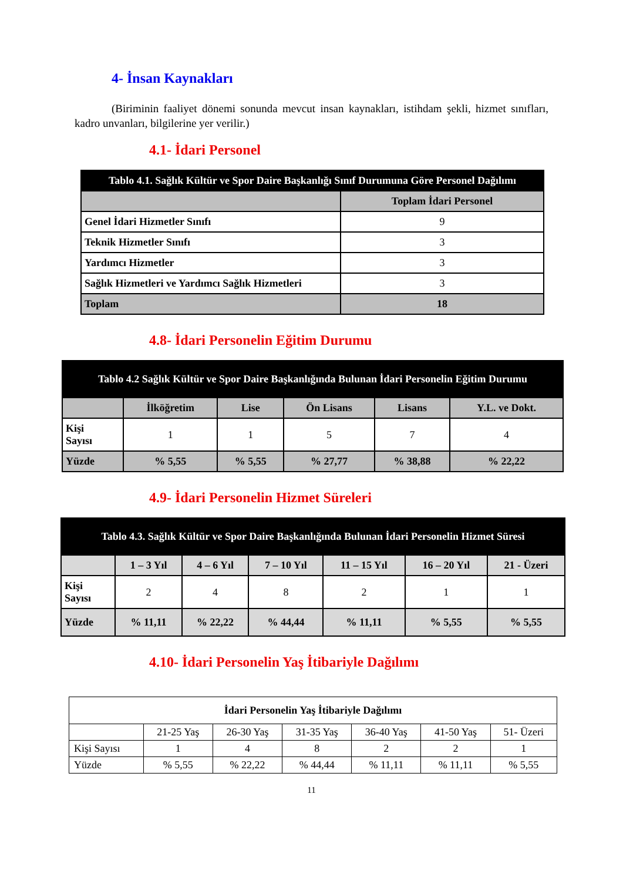4- İnsan Kaynakları
(Biriminin faaliyet dönemi sonunda mevcut insan kaynakları, istihdam şekli, hizmet sınıfları, kadro unvanları, bilgilerine yer verilir.)
4.1- İdari Personel
| Tablo 4.1. Sağlık Kültür ve Spor Daire Başkanlığı Sınıf Durumuna Göre Personel Dağılımı | |
| --- | --- |
| | Toplam İdari Personel |
| Genel İdari Hizmetler Sınıfı | 9 |
| Teknik Hizmetler Sınıfı | 3 |
| Yardımcı Hizmetler | 3 |
| Sağlık Hizmetleri ve Yardımcı Sağlık Hizmetleri | 3 |
| Toplam | 18 |
4.8- İdari Personelin Eğitim Durumu
| Tablo 4.2 Sağlık Kültür ve Spor Daire Başkanlığında Bulunan İdari Personelin Eğitim Durumu | | | | | |
| --- | --- | --- | --- | --- | --- |
| | İlköğretim | Lise | Ön Lisans | Lisans | Y.L. ve Dokt. |
| Kişi Sayısı | 1 | 1 | 5 | 7 | 4 |
| Yüzde | % 5,55 | % 5,55 | % 27,77 | % 38,88 | % 22,22 |
4.9- İdari Personelin Hizmet Süreleri
| Tablo 4.3. Sağlık Kültür ve Spor Daire Başkanlığında Bulunan İdari Personelin Hizmet Süresi | | | | | | |
| --- | --- | --- | --- | --- | --- | --- |
| | 1 – 3 Yıl | 4 – 6 Yıl | 7 – 10 Yıl | 11 – 15 Yıl | 16 – 20 Yıl | 21 - Üzeri |
| Kişi Sayısı | 2 | 4 | 8 | 2 | 1 | 1 |
| Yüzde | % 11,11 | % 22,22 | % 44,44 | % 11,11 | % 5,55 | % 5,55 |
4.10- İdari Personelin Yaş İtibariyle Dağılımı
| İdari Personelin Yaş İtibariyle Dağılımı | | | | | | |
| --- | --- | --- | --- | --- | --- | --- |
| | 21-25 Yaş | 26-30 Yaş | 31-35 Yaş | 36-40 Yaş | 41-50 Yaş | 51- Üzeri |
| Kişi Sayısı | 1 | 4 | 8 | 2 | 2 | 1 |
| Yüzde | % 5,55 | % 22,22 | % 44,44 | % 11,11 | % 11,11 | % 5,55 |
11